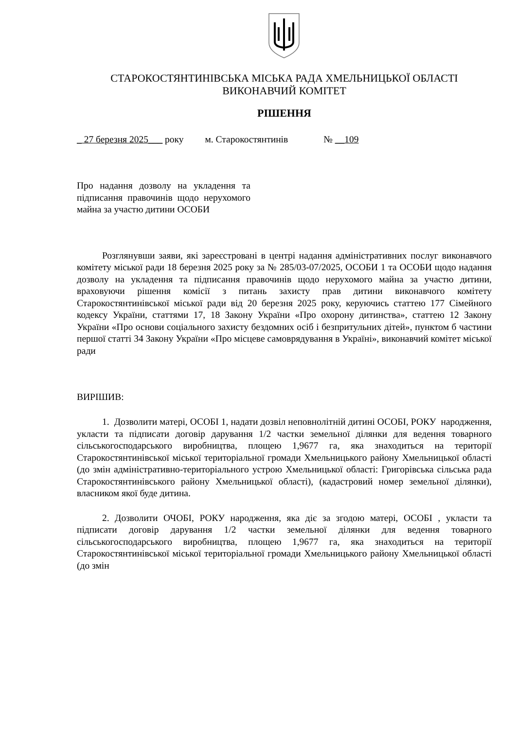СТАРОКОСТЯНТИНІВСЬКА МІСЬКА РАДА ХМЕЛЬНИЦЬКОЇ ОБЛАСТІ
ВИКОНАВЧИЙ КОМІТЕТ
РІШЕННЯ
_ 27 березня 2025___ року м. Старокостянтинів № __109
Про надання дозволу на укладення та підписання правочинів щодо нерухомого майна за участю дитини ОСОБИ
Розглянувши заяви, які зареєстровані в центрі надання адміністративних послуг виконавчого комітету міської ради 18 березня 2025 року за № 285/03-07/2025, ОСОБИ 1 та ОСОБИ щодо надання дозволу на укладення та підписання правочинів щодо нерухомого майна за участю дитини, враховуючи рішення комісії з питань захисту прав дитини виконавчого комітету Старокостянтинівської міської ради від 20 березня 2025 року, керуючись статтею 177 Сімейного кодексу України, статтями 17, 18 Закону України «Про охорону дитинства», статтею 12 Закону України «Про основи соціального захисту бездомних осіб і безпритульних дітей», пунктом б частини першої статті 34 Закону України «Про місцеве самоврядування в Україні», виконавчий комітет міської ради
ВИРІШИВ:
1. Дозволити матері, ОСОБІ 1, надати дозвіл неповнолітній дитині ОСОБІ, РОКУ народження, укласти та підписати договір дарування 1/2 частки земельної ділянки для ведення товарного сільськогосподарського виробництва, площею 1,9677 га, яка знаходиться на території Старокостянтинівської міської територіальної громади Хмельницького району Хмельницької області (до змін адміністративно-територіального устрою Хмельницької області: Григорівська сільська рада Старокостянтинівського району Хмельницької області), (кадастровий номер земельної ділянки), власником якої буде дитина.
2. Дозволити ОЧОБІ, РОКУ народження, яка діє за згодою матері, ОСОБІ , укласти та підписати договір дарування 1/2 частки земельної ділянки для ведення товарного сільськогосподарського виробництва, площею 1,9677 га, яка знаходиться на території Старокостянтинівської міської територіальної громади Хмельницького району Хмельницької області (до змін